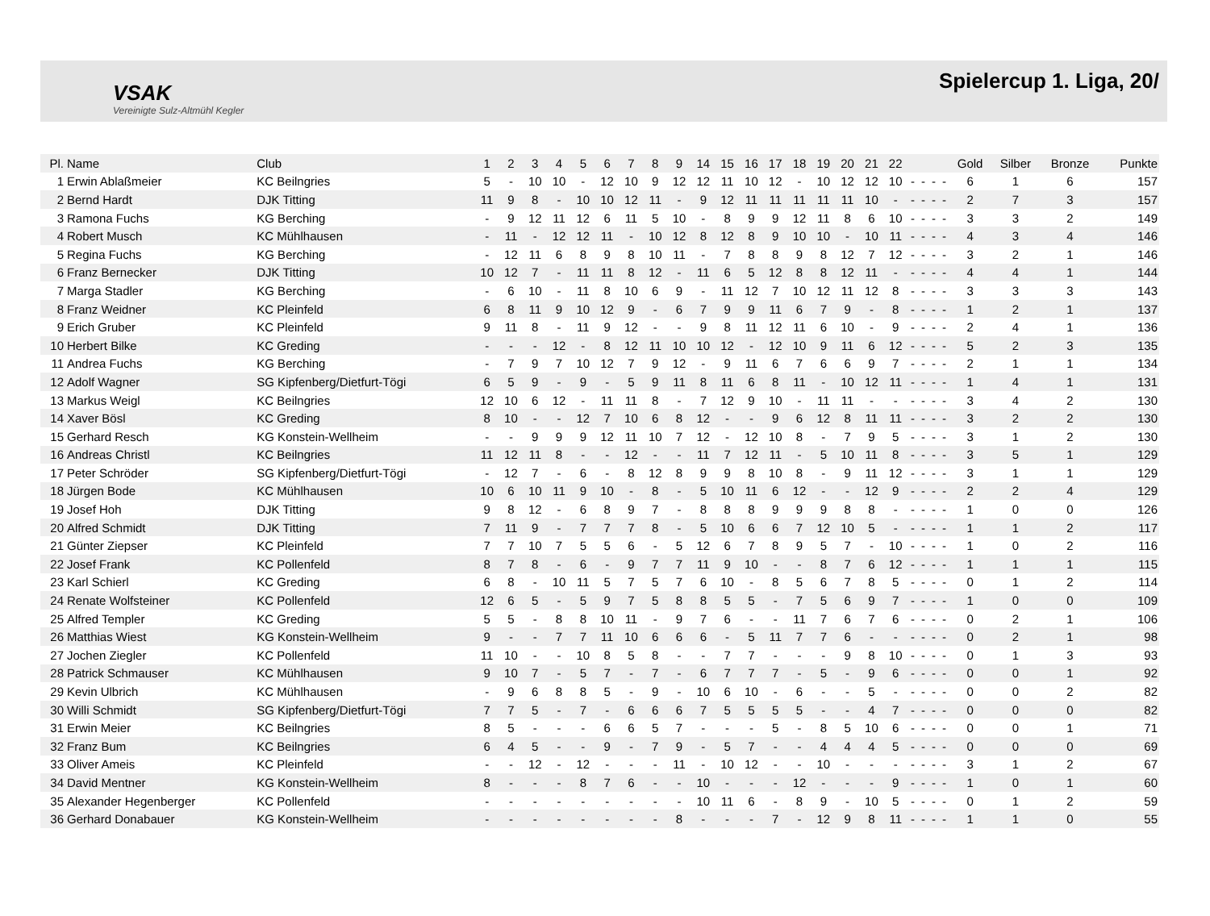VSAK
Vereinigte Sulz-Altmühl Kegler
Spielercup 1. Liga, 20/
| Pl. | Name | Club | 1 | 2 | 3 | 4 | 5 | 6 | 7 | 8 | 9 | 14 | 15 | 16 | 17 | 18 | 19 | 20 | 21 | 22 | | | | | Gold | Silber | Bronze | Punkte |
| --- | --- | --- | --- | --- | --- | --- | --- | --- | --- | --- | --- | --- | --- | --- | --- | --- | --- | --- | --- | --- | --- | --- | --- | --- | --- | --- | --- | --- |
| 1 | Erwin Ablaßmeier | KC Beilngries | 5 | - | 10 | 10 | - | 12 | 10 | 9 | 12 | 12 | 11 | 10 | 12 | - | 10 | 12 | 12 | 10 | - | - | - | - | 6 | 1 | 6 | 157 |
| 2 | Bernd Hardt | DJK Titting | 11 | 9 | 8 | - | 10 | 10 | 12 | 11 | - | 9 | 12 | 11 | 11 | 11 | 11 | 11 | 10 | - | - | - | - | - | 2 | 7 | 3 | 157 |
| 3 | Ramona Fuchs | KG Berching | - | 9 | 12 | 11 | 12 | 6 | 11 | 5 | 10 | - | 8 | 9 | 9 | 12 | 11 | 8 | 6 | 10 | - | - | - | - | 3 | 3 | 2 | 149 |
| 4 | Robert Musch | KC Mühlhausen | - | 11 | - | 12 | 12 | 11 | - | 10 | 12 | 8 | 12 | 8 | 9 | 10 | 10 | - | 10 | 11 | - | - | - | - | 4 | 3 | 4 | 146 |
| 5 | Regina Fuchs | KG Berching | - | 12 | 11 | 6 | 8 | 9 | 8 | 10 | 11 | - | 7 | 8 | 8 | 9 | 8 | 12 | 7 | 12 | - | - | - | - | 3 | 2 | 1 | 146 |
| 6 | Franz Bernecker | DJK Titting | 10 | 12 | 7 | - | 11 | 11 | 8 | 12 | - | 11 | 6 | 5 | 12 | 8 | 8 | 12 | 11 | - | - | - | - | - | 4 | 4 | 1 | 144 |
| 7 | Marga Stadler | KG Berching | - | 6 | 10 | - | 11 | 8 | 10 | 6 | 9 | - | 11 | 12 | 7 | 10 | 12 | 11 | 12 | 8 | - | - | - | - | 3 | 3 | 3 | 143 |
| 8 | Franz Weidner | KC Pleinfeld | 6 | 8 | 11 | 9 | 10 | 12 | 9 | - | 6 | 7 | 9 | 9 | 11 | 6 | 7 | 9 | - | 8 | - | - | - | - | 1 | 2 | 1 | 137 |
| 9 | Erich Gruber | KC Pleinfeld | 9 | 11 | 8 | - | 11 | 9 | 12 | - | - | 9 | 8 | 11 | 12 | 11 | 6 | 10 | - | 9 | - | - | - | - | 2 | 4 | 1 | 136 |
| 10 | Herbert Bilke | KC Greding | - | - | - | 12 | - | 8 | 12 | 11 | 10 | 10 | 12 | - | 12 | 10 | 9 | 11 | 6 | 12 | - | - | - | - | 5 | 2 | 3 | 135 |
| 11 | Andrea Fuchs | KG Berching | - | 7 | 9 | 7 | 10 | 12 | 7 | 9 | 12 | - | 9 | 11 | 6 | 7 | 6 | 6 | 9 | 7 | - | - | - | - | 2 | 1 | 1 | 134 |
| 12 | Adolf Wagner | SG Kipfenberg/Dietfurt-Tögi | 6 | 5 | 9 | - | 9 | - | 5 | 9 | 11 | 8 | 11 | 6 | 8 | 11 | - | 10 | 12 | 11 | - | - | - | - | 1 | 4 | 1 | 131 |
| 13 | Markus Weigl | KC Beilngries | 12 | 10 | 6 | 12 | - | 11 | 11 | 8 | - | 7 | 12 | 9 | 10 | - | 11 | 11 | - | - | - | - | - | - | 3 | 4 | 2 | 130 |
| 14 | Xaver Bösl | KC Greding | 8 | 10 | - | - | 12 | 7 | 10 | 6 | 8 | 12 | - | - | 9 | 6 | 12 | 8 | 11 | 11 | - | - | - | - | 3 | 2 | 2 | 130 |
| 15 | Gerhard Resch | KG Konstein-Wellheim | - | - | 9 | 9 | 9 | 12 | 11 | 10 | 7 | 12 | - | 12 | 10 | 8 | - | 7 | 9 | 5 | - | - | - | - | 3 | 1 | 2 | 130 |
| 16 | Andreas Christl | KC Beilngries | 11 | 12 | 11 | 8 | - | - | 12 | - | - | 11 | 7 | 12 | 11 | - | 5 | 10 | 11 | 8 | - | - | - | - | 3 | 5 | 1 | 129 |
| 17 | Peter Schröder | SG Kipfenberg/Dietfurt-Tögi | - | 12 | 7 | - | 6 | - | 8 | 12 | 8 | 9 | 9 | 8 | 10 | 8 | - | 9 | 11 | 12 | - | - | - | - | 3 | 1 | 1 | 129 |
| 18 | Jürgen Bode | KC Mühlhausen | 10 | 6 | 10 | 11 | 9 | 10 | - | 8 | - | 5 | 10 | 11 | 6 | 12 | - | - | 12 | 9 | - | - | - | - | 2 | 2 | 4 | 129 |
| 19 | Josef Hoh | DJK Titting | 9 | 8 | 12 | - | 6 | 8 | 9 | 7 | - | 8 | 8 | 8 | 9 | 9 | 9 | 8 | 8 | - | - | - | - | - | 1 | 0 | 0 | 126 |
| 20 | Alfred Schmidt | DJK Titting | 7 | 11 | 9 | - | 7 | 7 | 7 | 8 | - | 5 | 10 | 6 | 6 | 7 | 12 | 10 | 5 | - | - | - | - | - | 1 | 1 | 2 | 117 |
| 21 | Günter Ziepser | KC Pleinfeld | 7 | 7 | 10 | 7 | 5 | 5 | 6 | - | 5 | 12 | 6 | 7 | 8 | 9 | 5 | 7 | - | 10 | - | - | - | - | 1 | 0 | 2 | 116 |
| 22 | Josef Frank | KC Pollenfeld | 8 | 7 | 8 | - | 6 | - | 9 | 7 | 7 | 11 | 9 | 10 | - | - | 8 | 7 | 6 | 12 | - | - | - | - | 1 | 1 | 1 | 115 |
| 23 | Karl Schierl | KC Greding | 6 | 8 | - | 10 | 11 | 5 | 7 | 5 | 7 | 6 | 10 | - | 8 | 5 | 6 | 7 | 8 | 5 | - | - | - | - | 0 | 1 | 2 | 114 |
| 24 | Renate Wolfsteiner | KC Pollenfeld | 12 | 6 | 5 | - | 5 | 9 | 7 | 5 | 8 | 8 | 5 | 5 | - | 7 | 5 | 6 | 9 | 7 | - | - | - | - | 1 | 0 | 0 | 109 |
| 25 | Alfred Templer | KC Greding | 5 | 5 | - | 8 | 8 | 10 | 11 | - | 9 | 7 | 6 | - | - | 11 | 7 | 6 | 7 | 6 | - | - | - | - | 0 | 2 | 1 | 106 |
| 26 | Matthias Wiest | KG Konstein-Wellheim | 9 | - | - | 7 | 7 | 11 | 10 | 6 | 6 | 6 | - | 5 | 11 | 7 | 7 | 6 | - | - | - | - | - | - | 0 | 2 | 1 | 98 |
| 27 | Jochen Ziegler | KC Pollenfeld | 11 | 10 | - | - | 10 | 8 | 5 | 8 | - | - | 7 | 7 | - | - | - | 9 | 8 | 10 | - | - | - | - | 0 | 1 | 3 | 93 |
| 28 | Patrick Schmauser | KC Mühlhausen | 9 | 10 | 7 | - | 5 | 7 | - | 7 | - | 6 | 7 | 7 | 7 | - | 5 | - | 9 | 6 | - | - | - | - | 0 | 0 | 1 | 92 |
| 29 | Kevin Ulbrich | KC Mühlhausen | - | 9 | 6 | 8 | 8 | 5 | - | 9 | - | 10 | 6 | 10 | - | 6 | - | - | 5 | - | - | - | - | - | 0 | 0 | 2 | 82 |
| 30 | Willi Schmidt | SG Kipfenberg/Dietfurt-Tögi | 7 | 7 | 5 | - | 7 | - | 6 | 6 | 6 | 7 | 5 | 5 | 5 | 5 | - | - | 4 | 7 | - | - | - | - | 0 | 0 | 0 | 82 |
| 31 | Erwin Meier | KC Beilngries | 8 | 5 | - | - | - | 6 | 6 | 5 | 7 | - | - | - | 5 | - | 8 | 5 | 10 | 6 | - | - | - | - | 0 | 0 | 1 | 71 |
| 32 | Franz Bum | KC Beilngries | 6 | 4 | 5 | - | - | 9 | - | 7 | 9 | - | 5 | 7 | - | - | 4 | 4 | 4 | 5 | - | - | - | - | 0 | 0 | 0 | 69 |
| 33 | Oliver Ameis | KC Pleinfeld | - | - | 12 | - | 12 | - | - | - | 11 | - | 10 | 12 | - | - | 10 | - | - | - | - | - | - | - | 3 | 1 | 2 | 67 |
| 34 | David Mentner | KG Konstein-Wellheim | 8 | - | - | - | 8 | 7 | 6 | - | - | 10 | - | - | - | 12 | - | - | - | 9 | - | - | - | - | 1 | 0 | 1 | 60 |
| 35 | Alexander Hegenberger | KC Pollenfeld | - | - | - | - | - | - | - | - | - | 10 | 11 | 6 | - | 8 | 9 | - | 10 | 5 | - | - | - | - | 0 | 1 | 2 | 59 |
| 36 | Gerhard Donabauer | KG Konstein-Wellheim | - | - | - | - | - | - | - | - | 8 | - | - | - | 7 | - | 12 | 9 | 8 | 11 | - | - | - | - | 1 | 1 | 0 | 55 |